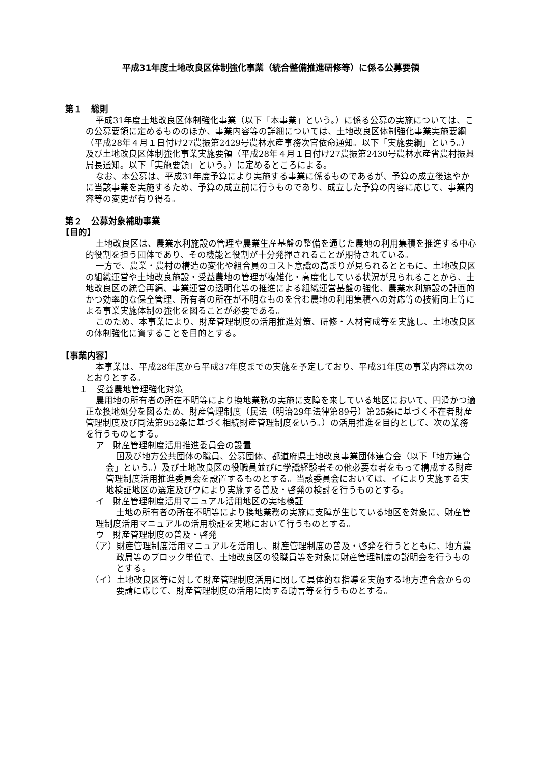平成31年度土地改良区体制強化事業（統合整備推進研修等）に係る公募要領
第１　総則
平成31年度土地改良区体制強化事業（以下「本事業」という。）に係る公募の実施については、この公募要領に定めるもののほか、事業内容等の詳細については、土地改良区体制強化事業実施要綱（平成28年４月１日付け27農振第2429号農林水産事務次官依命通知。以下「実施要綱」という。）及び土地改良区体制強化事業実施要領（平成28年４月１日付け27農振第2430号農林水産省農村振興局長通知。以下「実施要領」という。）に定めるところによる。
なお、本公募は、平成31年度予算により実施する事業に係るものであるが、予算の成立後速やかに当該事業を実施するため、予算の成立前に行うものであり、成立した予算の内容に応じて、事業内容等の変更が有り得る。
第２　公募対象補助事業
【目的】
土地改良区は、農業水利施設の管理や農業生産基盤の整備を通じた農地の利用集積を推進する中心的役割を担う団体であり、その機能と役割が十分発揮されることが期待されている。
一方で、農業・農村の構造の変化や組合員のコスト意識の高まりが見られるとともに、土地改良区の組織運営や土地改良施設・受益農地の管理が複雑化・高度化している状況が見られることから、土地改良区の統合再編、事業運営の透明化等の推進による組織運営基盤の強化、農業水利施設の計画的かつ効率的な保全管理、所有者の所在が不明なものを含む農地の利用集積への対応等の技術向上等による事業実施体制の強化を図ることが必要である。
このため、本事業により、財産管理制度の活用推進対策、研修・人材育成等を実施し、土地改良区の体制強化に資することを目的とする。
【事業内容】
本事業は、平成28年度から平成37年度までの実施を予定しており、平成31年度の事業内容は次のとおりとする。
１　受益農地管理強化対策
農用地の所有者の所在不明等により換地業務の実施に支障を来している地区において、円滑かつ適正な換地処分を図るため、財産管理制度（民法（明治29年法律第89号）第25条に基づく不在者財産管理制度及び同法第952条に基づく相続財産管理制度をいう。）の活用推進を目的として、次の業務を行うものとする。
ア　財産管理制度活用推進委員会の設置
国及び地方公共団体の職員、公募団体、都道府県土地改良事業団体連合会（以下「地方連合会」という。）及び土地改良区の役職員並びに学識経験者その他必要な者をもって構成する財産管理制度活用推進委員会を設置するものとする。当該委員会においては、イにより実施する実地検証地区の選定及びウにより実施する普及・啓発の検討を行うものとする。
イ　財産管理制度活用マニュアル活用地区の実地検証
土地の所有者の所在不明等により換地業務の実施に支障が生じている地区を対象に、財産管理制度活用マニュアルの活用検証を実地において行うものとする。
ウ　財産管理制度の普及・啓発
（ア）財産管理制度活用マニュアルを活用し、財産管理制度の普及・啓発を行うとともに、地方農政局等のブロック単位で、土地改良区の役職員等を対象に財産管理制度の説明会を行うものとする。
（イ）土地改良区等に対して財産管理制度活用に関して具体的な指導を実施する地方連合会からの要請に応じて、財産管理制度の活用に関する助言等を行うものとする。